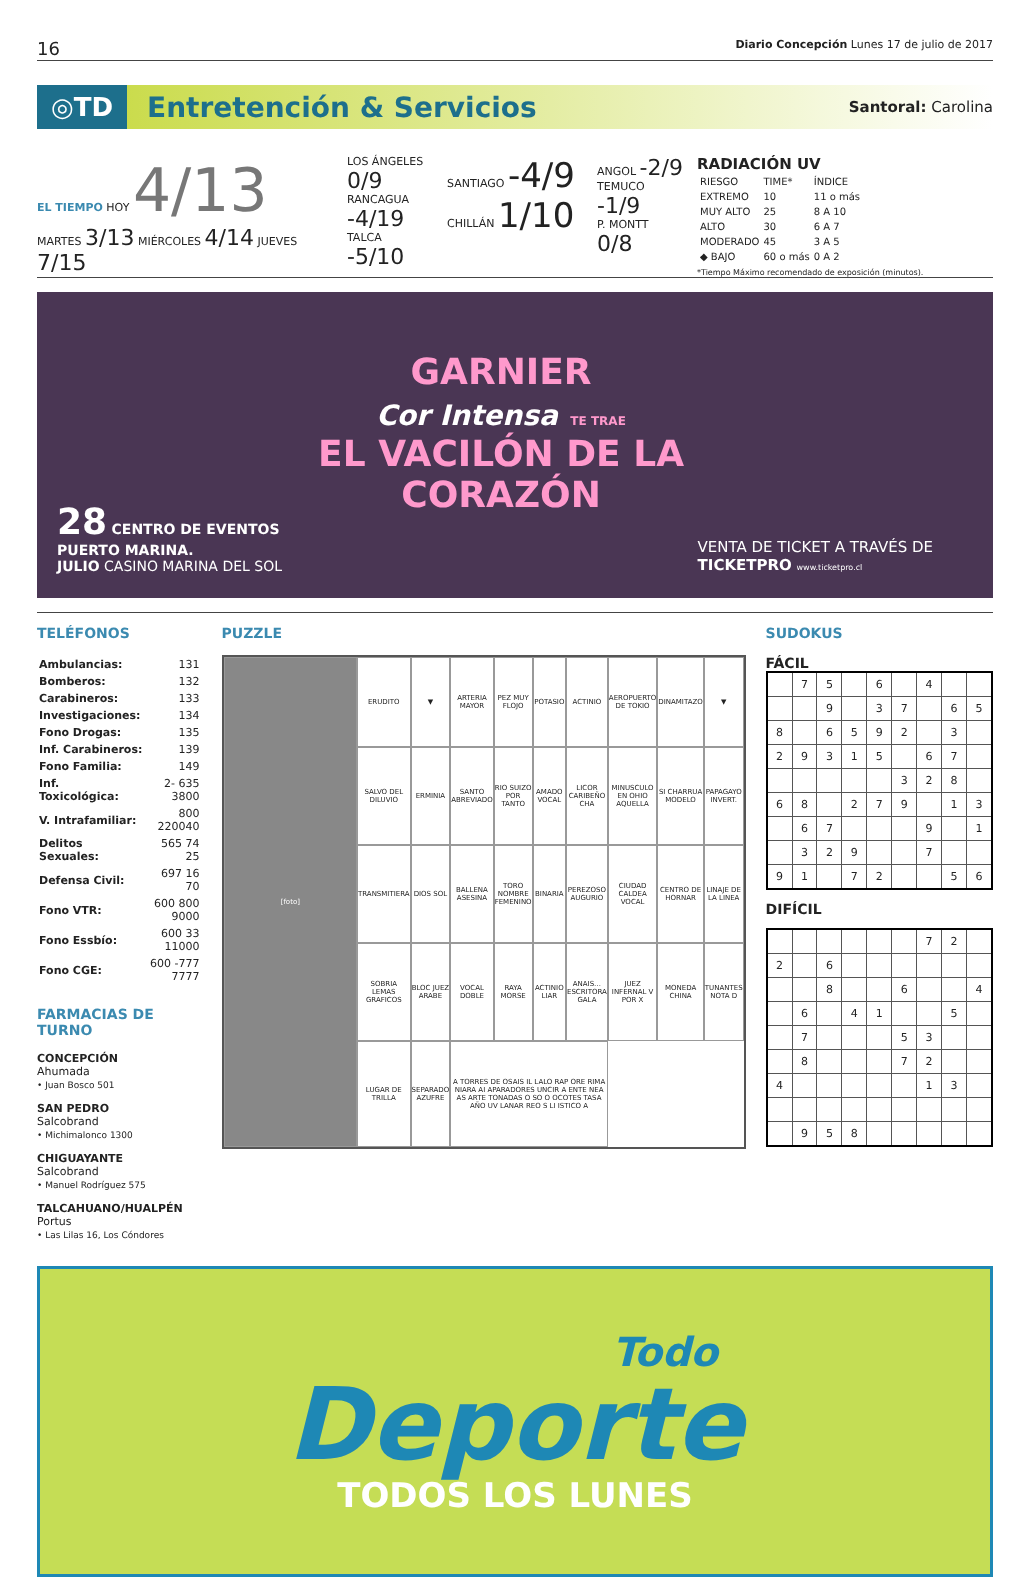16 Diario Concepción Lunes 17 de julio de 2017
◎TD
Entretención & Servicios
Santoral: Carolina
EL TIEMPO HOY 4/13
MARTES 3/13 MIÉRCOLES 4/14 JUEVES 7/15
LOS ÁNGELES 0/9
RANCAGUA -4/19
TALCA -5/10
SANTIAGO -4/9
CHILLÁN 1/10
ANGOL -2/9
TEMUCO -1/9
P. MONTT 0/8
RADIACIÓN UV
| RIESGO | TIME* | ÍNDICE |
| EXTREMO | 10 | 11 o más |
| MUY ALTO | 25 | 8 A 10 |
| ALTO | 30 | 6 A 7 |
| MODERADO | 45 | 3 A 5 |
| ◆ BAJO | 60 o más | 0 A 2 |
*Tiempo Máximo recomendado de exposición (minutos).
28 CENTRO DE EVENTOS PUERTO MARINA.
JULIO CASINO MARINA DEL SOL
GARNIER
Cor Intensa TE TRAE
EL VACILÓN DE LA CORAZÓN
VENTA DE TICKET A TRAVÉS DE TICKETPRO www.ticketpro.cl
TELÉFONOS
| Ambulancias: | 131 |
| Bomberos: | 132 |
| Carabineros: | 133 |
| Investigaciones: | 134 |
| Fono Drogas: | 135 |
| Inf. Carabineros: | 139 |
| Fono Familia: | 149 |
| Inf. Toxicológica: | 2- 635 3800 |
| V. Intrafamiliar: | 800 220040 |
| Delitos Sexuales: | 565 74 25 |
| Defensa Civil: | 697 16 70 |
| Fono VTR: | 600 800 9000 |
| Fono Essbío: | 600 33 11000 |
| Fono CGE: | 600 -777 7777 |
FARMACIAS DE TURNO
CONCEPCIÓN
Ahumada
• Juan Bosco 501
SAN PEDRO
Salcobrand
• Michimalonco 1300
CHIGUAYANTE
Salcobrand
• Manuel Rodríguez 575
TALCAHUANO/HUALPÉN
Portus
• Las Lilas 16, Los Cóndores
PUZZLE
[foto]
ERUDITO
▼
ARTERIA MAYOR
PEZ MUY FLOJO
POTASIO
ACTINIO
AEROPUERTO DE TOKIO
DINAMITAZO
▼
SALVO DEL DILUVIO
ERMINIA
SANTO ABREVIADO
RIO SUIZO POR TANTO
AMADO VOCAL
LICOR CARIBEÑO CHA
MINUSCULO EN OHIO AQUELLA
SI CHARRUA MODELO
PAPAGAYO INVERT.
TRANSMITIERA
DIOS SOL
BALLENA ASESINA
TORO NOMBRE FEMENINO
BINARIA
PEREZOSO AUGURIO
CIUDAD CALDEA VOCAL
CENTRO DE HORNAR
LINAJE DE LA LINEA
SOBRIA LEMAS GRAFICOS
BLOC JUEZ ARABE
VOCAL DOBLE
RAYA MORSE
ACTINIO LIAR
ANAIS… ESCRITORA GALA
JUEZ INFERNAL V POR X
MONEDA CHINA
TUNANTES NOTA D
LUGAR DE TRILLA
SEPARADO AZUFRE
A TORRES DE OSAIS IL LALO RAP ORE RIMA NIARA AI APARADORES UNCIR A ENTE NEA AS ARTE TONADAS O SO O OCOTES TASA AÑO UV LANAR REO S LI ISTICO A
SUDOKUS
FÁCIL
| | 7 | 5 | | 6 | | 4 | | |
| | | 9 | | 3 | 7 | | 6 | 5 |
| 8 | | 6 | 5 | 9 | 2 | | 3 | |
| 2 | 9 | 3 | 1 | 5 | | 6 | 7 | |
| | | | | | 3 | 2 | 8 | |
| 6 | 8 | | 2 | 7 | 9 | | 1 | 3 |
| | 6 | 7 | | | | 9 | | 1 |
| | 3 | 2 | 9 | | | 7 | | |
| 9 | 1 | | 7 | 2 | | | 5 | 6 |
DIFÍCIL
| | | | | | | 7 | 2 | |
| 2 | | 6 | | | | | | |
| | | 8 | | | 6 | | | 4 |
| | 6 | | 4 | 1 | | | 5 | |
| | 7 | | | | 5 | 3 | | |
| | 8 | | | | 7 | 2 | | |
| 4 | | | | | | 1 | 3 | |
| | 9 | 5 | 8 | | | | | |
Todo
Deporte
TODOS LOS LUNES